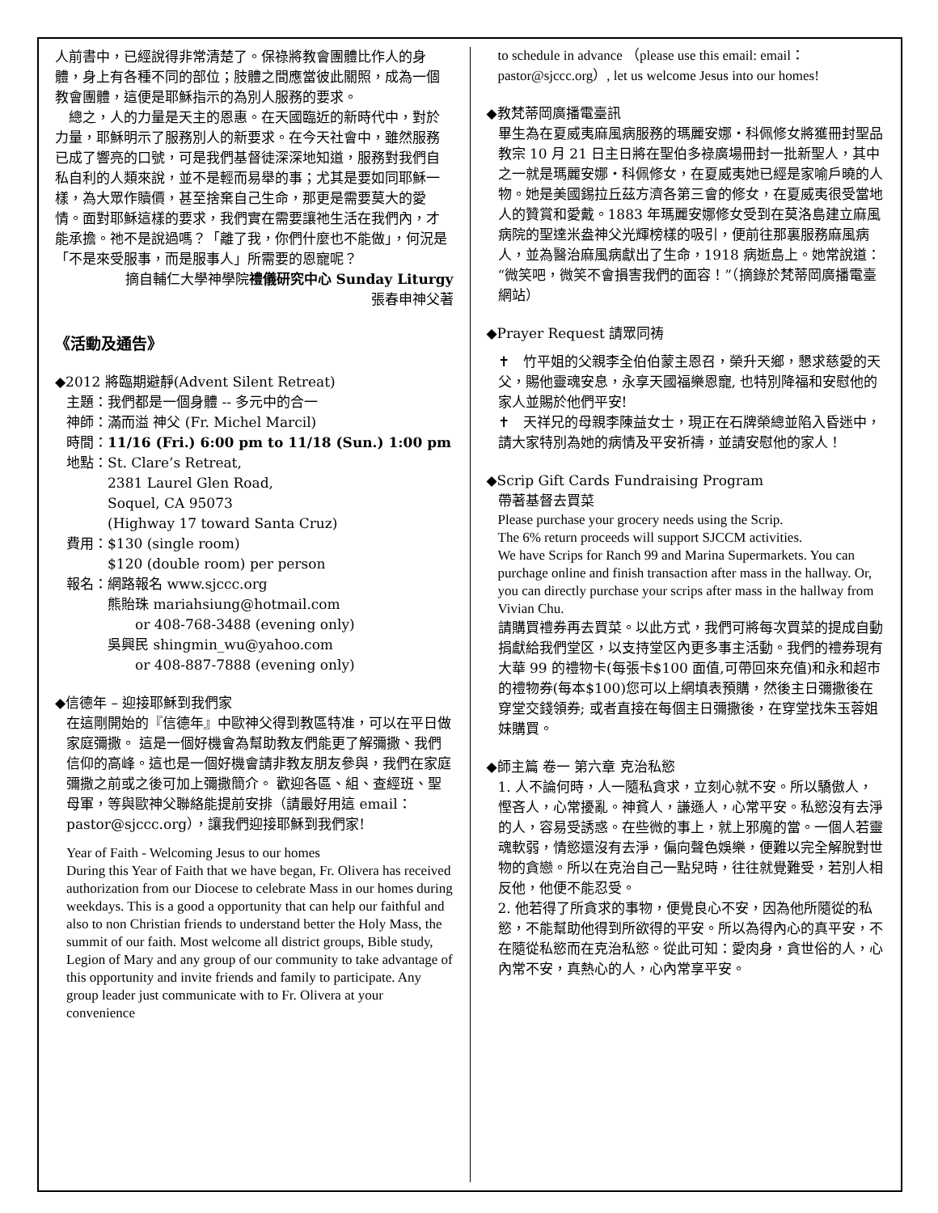人前書中，已經說得非常清楚了。保祿將教會團體比作人的身體，身上有各種不同的部位；肢體之間應當彼此關照，成為一個教會團體，這便是耶穌指示的為別人服務的要求。
　總之，人的力量是天主的恩惠。在天國臨近的新時代中，對於力量，耶穌明示了服務別人的新要求。在今天社會中，雖然服務已成了響亮的口號，可是我們基督徒深深地知道，服務對我們自私自利的人類來說，並不是輕而易舉的事；尤其是要如同耶穌一樣，為大眾作贖價，甚至捨棄自己生命，那更是需要莫大的愛情。面對耶穌這樣的要求，我們實在需要讓祂生活在我們內，才能承擔。祂不是說過嗎？「離了我，你們什麼也不能做」，何況是「不是來受服事，而是服事人」所需要的恩寵呢？
摘自輔仁大學神學院禮儀研究中心 Sunday Liturgy
張春申神父著
《活動及通告》
◆2012 將臨期避靜(Advent Silent Retreat)
主題：我們都是一個身體 -- 多元中的合一
神師：滿而溢 神父 (Fr. Michel Marcil)
時間：11/16 (Fri.) 6:00 pm to 11/18 (Sun.) 1:00 pm
地點：St. Clare’s Retreat,
　　　2381 Laurel Glen Road,
　　　Soquel, CA 95073
　　　(Highway 17 toward Santa Cruz)
費用：$130 (single room)
　　　$120 (double room) per person
報名：網路報名 www.sjccc.org
　　　熊貽珠 mariahsiung@hotmail.com
　　　　　or 408-768-3488 (evening only)
　　　吳興民 shingmin_wu@yahoo.com
　　　　　or 408-887-7888 (evening only)
◆信德年 – 迎接耶穌到我們家
在這剛開始的『信德年』中歐神父得到教區特准，可以在平日做家庭彌撒。 這是一個好機會為幫助教友們能更了解彌撒、我們信仰的高峰。這也是一個好機會請非教友朋友參與，我們在家庭彌撒之前或之後可加上彌撒簡介。 歡迎各區、組、查經班、聖母軍，等與歐神父聯絡能提前安排（請最好用這 email：pastor@sjccc.org），讓我們迎接耶穌到我們家!
Year of Faith - Welcoming Jesus to our homes
During this Year of Faith that we have began, Fr. Olivera has received authorization from our Diocese to celebrate Mass in our homes during weekdays. This is a good a opportunity that can help our faithful and also to non Christian friends to understand better the Holy Mass, the summit of our faith. Most welcome all district groups, Bible study, Legion of Mary and any group of our community to take advantage of this opportunity and invite friends and family to participate. Any group leader just communicate with to Fr. Olivera at your convenience
to schedule in advance （please use this email: email：pastor@sjccc.org）, let us welcome Jesus into our homes!
◆教梵蒂岡廣播電臺訊
畢生為在夏威夷麻風病服務的瑪麗安娜‧科佩修女將獲冊封聖品
教宗 10 月 21 日主日將在聖伯多祿廣場冊封一批新聖人，其中之一就是瑪麗安娜‧科佩修女，在夏威夷她已經是家喻戶曉的人物。她是美國錫拉丘茲方濟各第三會的修女，在夏威夷很受當地人的贊賞和愛戴。1883 年瑪麗安娜修女受到在莫洛島建立麻風病院的聖達米盎神父光輝榜樣的吸引，便前往那裏服務麻風病人，並為醫治麻風病獻出了生命，1918 病逝島上。她常說道：“微笑吧，微笑不會損害我們的面容！”（摘錄於梵蒂岡廣播電臺網站）
◆Prayer Request 請眾同祷
✝　竹平姐的父親李全伯伯蒙主恩召，榮升天鄉，懇求慈愛的天父，賜他靈魂安息，永享天國福樂恩寵, 也特別降福和安慰他的家人並賜於他們平安!
✝　天祥兄的母親李陳益女士，現正在石牌榮總並陷入昏迷中，請大家特別為她的病情及平安祈禱，並請安慰他的家人！
◆Scrip Gift Cards Fundraising Program
帶著基督去買菜
Please purchase your grocery needs using the Scrip.
The 6% return proceeds will support SJCCM activities.
We have Scrips for Ranch 99 and Marina Supermarkets. You can purchage online and finish transaction after mass in the hallway. Or, you can directly purchase your scrips after mass in the hallway from Vivian Chu.
請購買禮券再去買菜。以此方式，我們可將每次買菜的提成自動捐獻給我們堂区，以支持堂区內更多事主活動。我們的禮券現有大華 99 的禮物卡(每張卡$100 面值,可帶回來充值)和永和超市的禮物券(每本$100)您可以上網填表預購，然後主日彌撒後在穿堂交錢領券; 或者直接在每個主日彌撒後，在穿堂找朱玉蓉姐妹購買。
◆師主篇 卷一 第六章 克治私慾
1. 人不論何時，人一隨私貪求，立刻心就不安。所以驕傲人，慳吝人，心常擾亂。神貧人，謙遜人，心常平安。私慾沒有去淨的人，容易受誘惑。在些微的事上，就上邪魔的當。一個人若靈魂軟弱，情慾還沒有去淨，偏向聲色娛樂，便難以完全解脫對世物的貪戀。所以在克治自己一點兒時，往往就覺難受，若別人相反他，他便不能忍受。
2. 他若得了所貪求的事物，便覺良心不安，因為他所隨從的私慾，不能幫助他得到所欲得的平安。所以為得內心的真平安，不在隨從私慾而在克治私慾。從此可知：愛肉身，貪世俗的人，心內常不安，真熱心的人，心內常享平安。